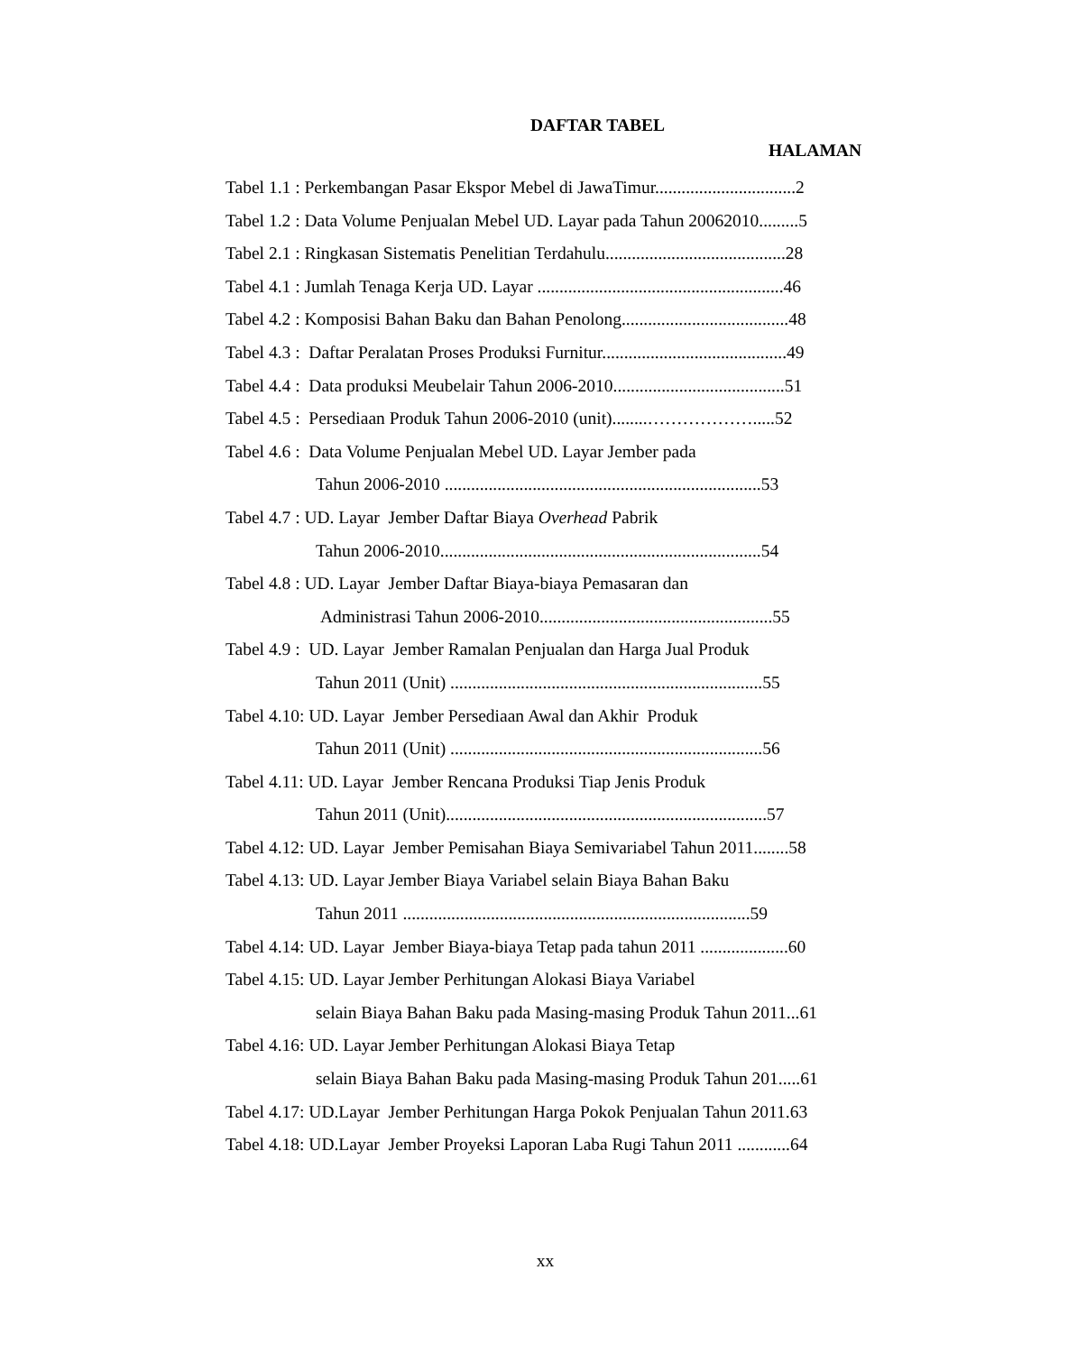DAFTAR TABEL
HALAMAN
Tabel 1.1 : Perkembangan Pasar Ekspor Mebel di JawaTimur................................2
Tabel 1.2 : Data Volume Penjualan Mebel UD. Layar pada Tahun 20062010.........5
Tabel 2.1 : Ringkasan Sistematis Penelitian Terdahulu.........................................28
Tabel 4.1 : Jumlah Tenaga Kerja UD. Layar ........................................................46
Tabel 4.2 : Komposisi Bahan Baku dan Bahan Penolong......................................48
Tabel 4.3 : Daftar Peralatan Proses Produksi Furnitur..........................................49
Tabel 4.4 : Data produksi Meubelair Tahun 2006-2010.......................................51
Tabel 4.5 : Persediaan Produk Tahun 2006-2010 (unit)........……………….....52
Tabel 4.6 : Data Volume Penjualan Mebel UD. Layar Jember pada
Tahun 2006-2010 ........................................................................53
Tabel 4.7 : UD. Layar Jember Daftar Biaya Overhead Pabrik
Tahun 2006-2010.........................................................................54
Tabel 4.8 : UD. Layar Jember Daftar Biaya-biaya Pemasaran dan
Administrasi Tahun 2006-2010.....................................................55
Tabel 4.9 : UD. Layar Jember Ramalan Penjualan dan Harga Jual Produk
Tahun 2011 (Unit) .......................................................................55
Tabel 4.10: UD. Layar Jember Persediaan Awal dan Akhir Produk
Tahun 2011 (Unit) .......................................................................56
Tabel 4.11: UD. Layar Jember Rencana Produksi Tiap Jenis Produk
Tahun 2011 (Unit).........................................................................57
Tabel 4.12: UD. Layar Jember Pemisahan Biaya Semivariabel Tahun 2011........58
Tabel 4.13: UD. Layar Jember Biaya Variabel selain Biaya Bahan Baku
Tahun 2011 ...............................................................................59
Tabel 4.14: UD. Layar Jember Biaya-biaya Tetap pada tahun 2011 ....................60
Tabel 4.15: UD. Layar Jember Perhitungan Alokasi Biaya Variabel
selain Biaya Bahan Baku pada Masing-masing Produk Tahun 2011...61
Tabel 4.16: UD. Layar Jember Perhitungan Alokasi Biaya Tetap
selain Biaya Bahan Baku pada Masing-masing Produk Tahun 201.....61
Tabel 4.17: UD.Layar Jember Perhitungan Harga Pokok Penjualan Tahun 2011.63
Tabel 4.18: UD.Layar Jember Proyeksi Laporan Laba Rugi Tahun 2011 ............64
xx